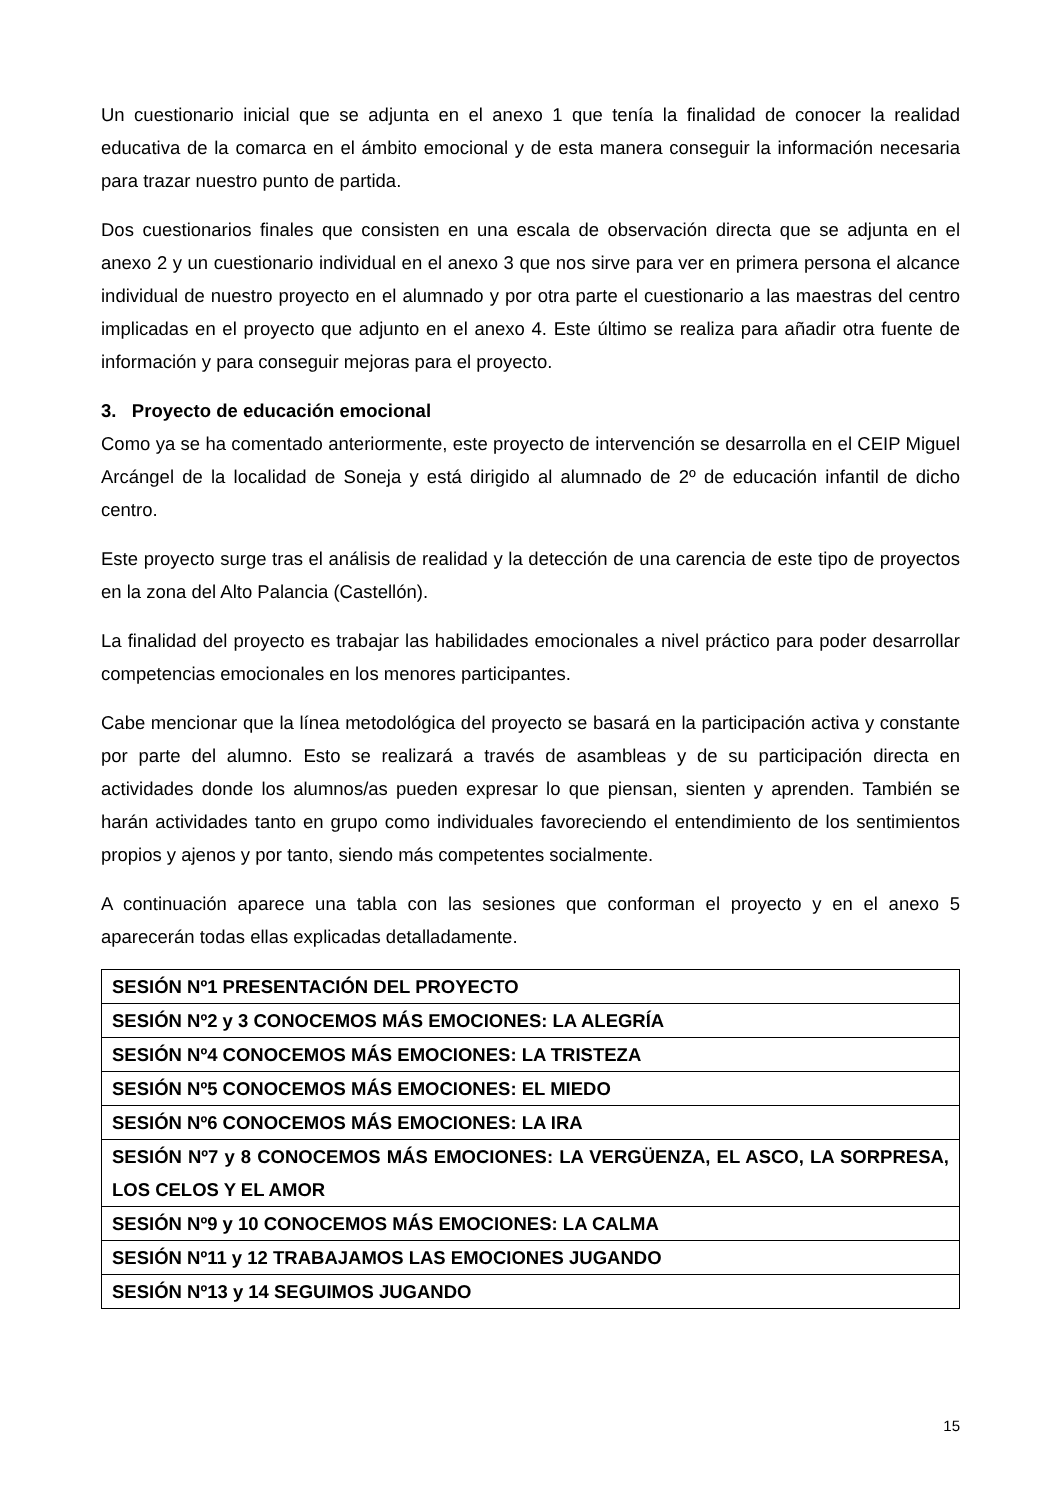Un cuestionario inicial que se adjunta en el anexo 1 que tenía la finalidad de conocer la realidad educativa de la comarca en el ámbito emocional y de esta manera conseguir la información necesaria para trazar nuestro punto de partida.
Dos cuestionarios finales que consisten en una escala de observación directa que se adjunta en el anexo 2 y un cuestionario individual en el anexo 3 que nos sirve para ver en primera persona el alcance individual de nuestro proyecto en el alumnado y por otra parte el cuestionario a las maestras del centro implicadas en el proyecto que adjunto en el anexo 4. Este último se realiza para añadir otra fuente de información y para conseguir mejoras para el proyecto.
3. Proyecto de educación emocional
Como ya se ha comentado anteriormente, este proyecto de intervención se desarrolla en el CEIP Miguel Arcángel de la localidad de Soneja y está dirigido al alumnado de 2º de educación infantil de dicho centro.
Este proyecto surge tras el análisis de realidad y la detección de una carencia de este tipo de proyectos en la zona del Alto Palancia (Castellón).
La finalidad del proyecto es trabajar las habilidades emocionales a nivel práctico para poder desarrollar competencias emocionales en los menores participantes.
Cabe mencionar que la línea metodológica del proyecto se basará en la participación activa y constante por parte del alumno. Esto se realizará a través de asambleas y de su participación directa en actividades donde los alumnos/as pueden expresar lo que piensan, sienten y aprenden. También se harán actividades tanto en grupo como individuales favoreciendo el entendimiento de los sentimientos propios y ajenos y por tanto, siendo más competentes socialmente.
A continuación aparece una tabla con las sesiones que conforman el proyecto y en el anexo 5 aparecerán todas ellas explicadas detalladamente.
| SESIÓN Nº1 PRESENTACIÓN DEL PROYECTO |
| SESIÓN Nº2 y 3 CONOCEMOS MÁS EMOCIONES: LA ALEGRÍA |
| SESIÓN Nº4 CONOCEMOS MÁS EMOCIONES: LA TRISTEZA |
| SESIÓN Nº5 CONOCEMOS MÁS EMOCIONES: EL MIEDO |
| SESIÓN Nº6 CONOCEMOS MÁS EMOCIONES: LA IRA |
| SESIÓN Nº7 y 8 CONOCEMOS MÁS EMOCIONES: LA VERGÜENZA, EL ASCO, LA SORPRESA, LOS CELOS Y EL AMOR |
| SESIÓN Nº9 y 10 CONOCEMOS MÁS EMOCIONES: LA CALMA |
| SESIÓN Nº11 y 12 TRABAJAMOS LAS EMOCIONES JUGANDO |
| SESIÓN Nº13 y 14 SEGUIMOS JUGANDO |
15